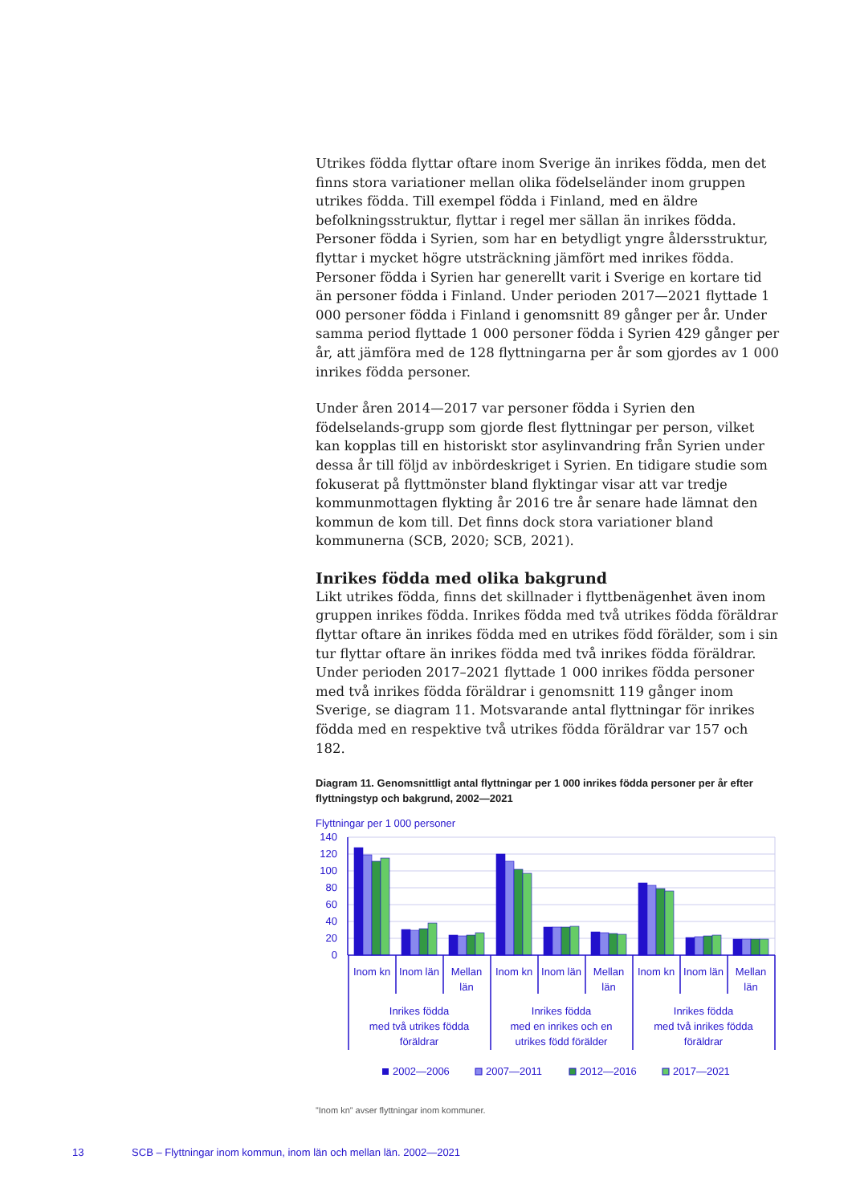Utrikes födda flyttar oftare inom Sverige än inrikes födda, men det finns stora variationer mellan olika födelseländer inom gruppen utrikes födda. Till exempel födda i Finland, med en äldre befolkningsstruktur, flyttar i regel mer sällan än inrikes födda. Personer födda i Syrien, som har en betydligt yngre åldersstruktur, flyttar i mycket högre utsträckning jämfört med inrikes födda. Personer födda i Syrien har generellt varit i Sverige en kortare tid än personer födda i Finland. Under perioden 2017—2021 flyttade 1 000 personer födda i Finland i genomsnitt 89 gånger per år. Under samma period flyttade 1 000 personer födda i Syrien 429 gånger per år, att jämföra med de 128 flyttningarna per år som gjordes av 1 000 inrikes födda personer.
Under åren 2014—2017 var personer födda i Syrien den födelselands-grupp som gjorde flest flyttningar per person, vilket kan kopplas till en historiskt stor asylinvandring från Syrien under dessa år till följd av inbördeskriget i Syrien. En tidigare studie som fokuserat på flyttmönster bland flyktingar visar att var tredje kommunmottagen flykting år 2016 tre år senare hade lämnat den kommun de kom till. Det finns dock stora variationer bland kommunerna (SCB, 2020; SCB, 2021).
Inrikes födda med olika bakgrund
Likt utrikes födda, finns det skillnader i flyttbenägenhet även inom gruppen inrikes födda. Inrikes födda med två utrikes födda föräldrar flyttar oftare än inrikes födda med en utrikes född förälder, som i sin tur flyttar oftare än inrikes födda med två inrikes födda föräldrar. Under perioden 2017–2021 flyttade 1 000 inrikes födda personer med två inrikes födda föräldrar i genomsnitt 119 gånger inom Sverige, se diagram 11. Motsvarande antal flyttningar för inrikes födda med en respektive två utrikes födda föräldrar var 157 och 182.
Diagram 11. Genomsnittligt antal flyttningar per 1 000 inrikes födda personer per år efter flyttningstyp och bakgrund, 2002—2021
Flyttningar per 1 000 personer
140
120
100
80
60
40
20
0
Inom kn
Inom län
Mellan
län
Inom kn
Inom län
Mellan
län
Inom kn
Inom län
Mellan
län
Inrikes födda
med två utrikes födda
föräldrar
Inrikes födda
med en inrikes och en
utrikes född förälder
Inrikes födda
med två inrikes födda
föräldrar
2002—2006
2007—2011
2012—2016
2017—2021
”Inom kn” avser flyttningar inom kommuner.
13 SCB – Flyttningar inom kommun, inom län och mellan län. 2002—2021